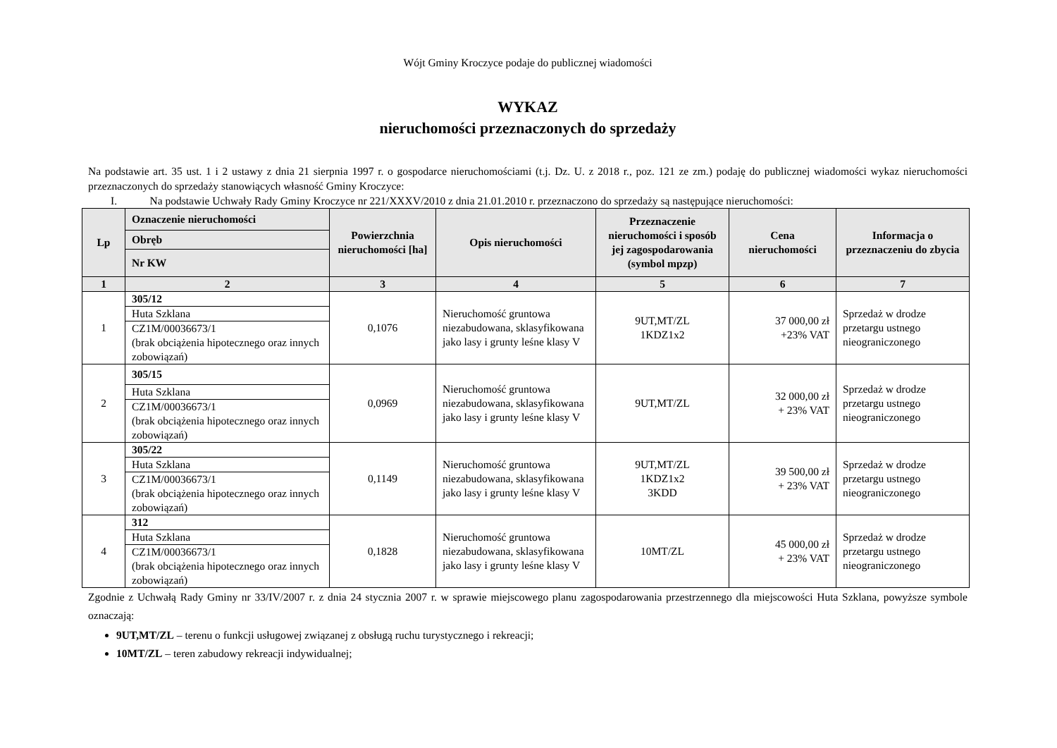Wójt Gminy Kroczyce podaje do publicznej wiadomości
WYKAZ
nieruchomości przeznaczonych do sprzedaży
Na podstawie art. 35 ust. 1 i 2 ustawy z dnia 21 sierpnia 1997 r. o gospodarce nieruchomościami (t.j. Dz. U. z 2018 r., poz. 121 ze zm.) podaję do publicznej wiadomości wykaz nieruchomości przeznaczonych do sprzedaży stanowiących własność Gminy Kroczyce:
I. Na podstawie Uchwały Rady Gminy Kroczyce nr 221/XXXV/2010 z dnia 21.01.2010 r. przeznaczono do sprzedaży są następujące nieruchomości:
| Lp | Oznaczenie nieruchomości | Powierzchnia nieruchomości [ha] | Opis nieruchomości | Przeznaczenie nieruchomości i sposób jej zagospodarowania (symbol mpzp) | Cena nieruchomości | Informacja o przeznaczeniu do zbycia |
| --- | --- | --- | --- | --- | --- | --- |
| | Obręb | | | | | |
| | Nr KW | | | | | |
| 1 | 2 | 3 | 4 | 5 | 6 | 7 |
| 1 | / 305/12 / / Huta Szklana / / CZ1M/00036673/1 (brak obciążenia hipotecznego oraz innych zobowiązań) / | 0,1076 | Nieruchomość gruntowa niezabudowana, sklasyfikowana jako lasy i grunty leśne klasy V | 9UT,MT/ZL 1KDZ1x2 | 37 000,00 zł +23% VAT | Sprzedaż w drodze przetargu ustnego nieograniczonego |
| 2 | / 305/15 / / Huta Szklana / / CZ1M/00036673/1 (brak obciążenia hipotecznego oraz innych zobowiązań) / | 0,0969 | Nieruchomość gruntowa niezabudowana, sklasyfikowana jako lasy i grunty leśne klasy V | 9UT,MT/ZL | 32 000,00 zł + 23% VAT | Sprzedaż w drodze przetargu ustnego nieograniczonego |
| 3 | / 305/22 / / Huta Szklana / / CZ1M/00036673/1 (brak obciążenia hipotecznego oraz innych zobowiązań) / | 0,1149 | Nieruchomość gruntowa niezabudowana, sklasyfikowana jako lasy i grunty leśne klasy V | 9UT,MT/ZL 1KDZ1x2 3KDD | 39 500,00 zł + 23% VAT | Sprzedaż w drodze przetargu ustnego nieograniczonego |
| 4 | / 312 / / Huta Szklana / / CZ1M/00036673/1 (brak obciążenia hipotecznego oraz innych zobowiązań) / | 0,1828 | Nieruchomość gruntowa niezabudowana, sklasyfikowana jako lasy i grunty leśne klasy V | 10MT/ZL | 45 000,00 zł + 23% VAT | Sprzedaż w drodze przetargu ustnego nieograniczonego |
Zgodnie z Uchwałą Rady Gminy nr 33/IV/2007 r. z dnia 24 stycznia 2007 r. w sprawie miejscowego planu zagospodarowania przestrzennego dla miejscowości Huta Szklana, powyższe symbole oznaczają:
9UT,MT/ZL – terenu o funkcji usługowej związanej z obsługą ruchu turystycznego i rekreacji;
10MT/ZL – teren zabudowy rekreacji indywidualnej;